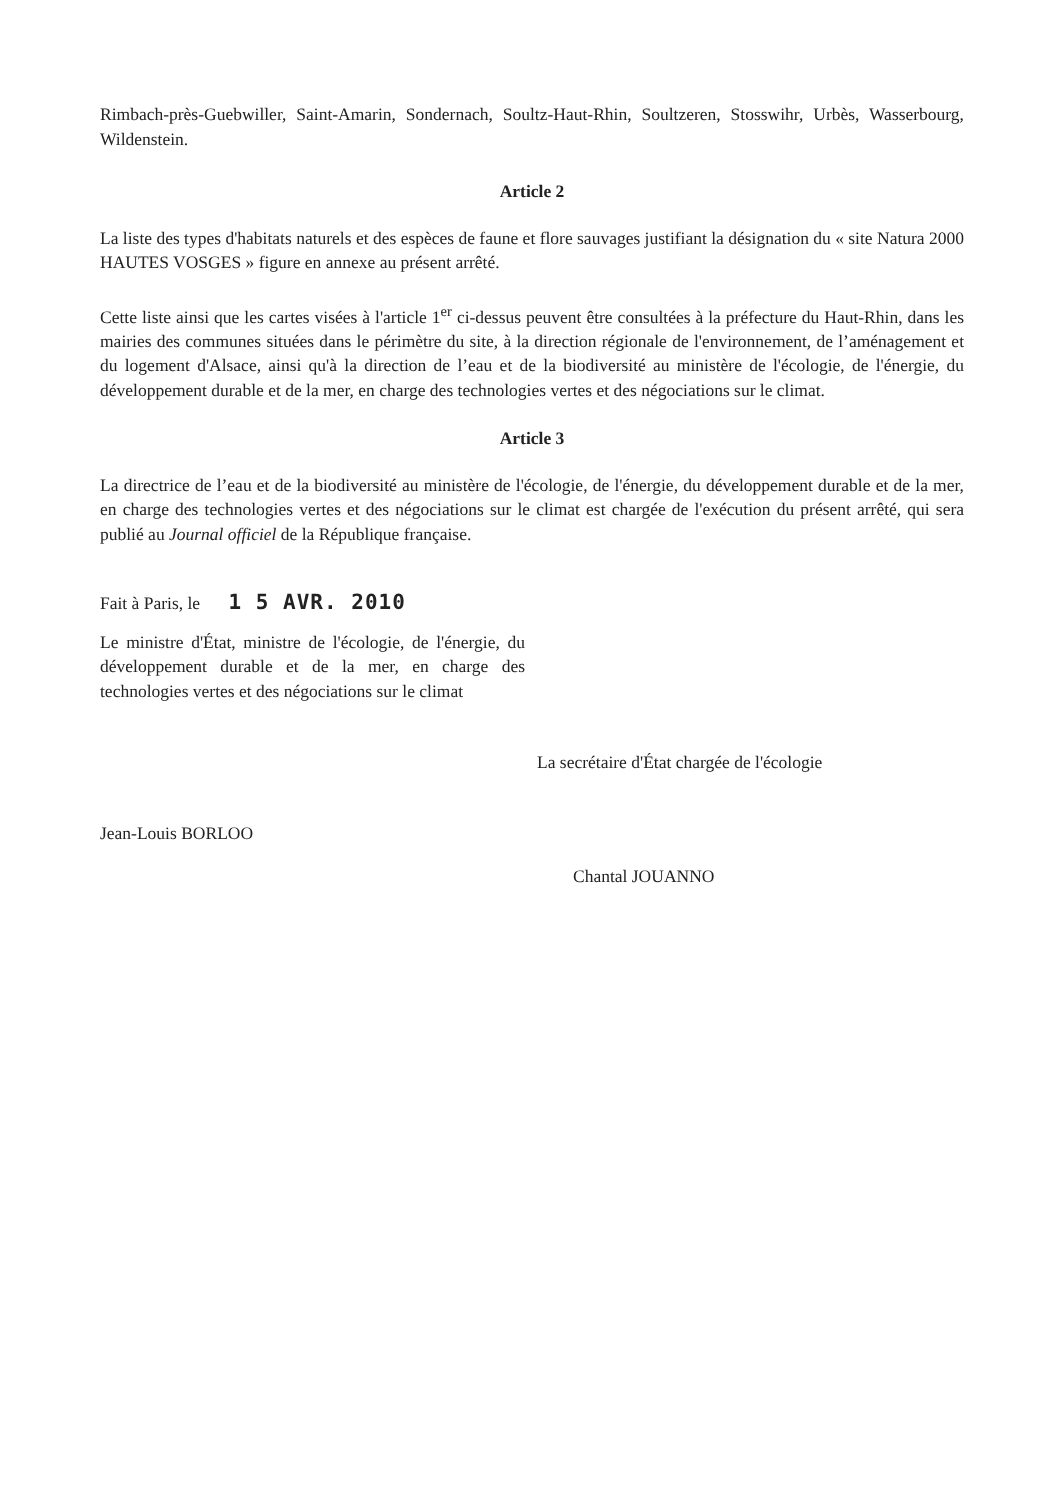Rimbach-près-Guebwiller, Saint-Amarin, Sondernach, Soultz-Haut-Rhin, Soultzeren, Stosswihr, Urbès, Wasserbourg, Wildenstein.
Article 2
La liste des types d'habitats naturels et des espèces de faune et flore sauvages justifiant la désignation du « site Natura 2000 HAUTES VOSGES » figure en annexe au présent arrêté.
Cette liste ainsi que les cartes visées à l'article 1<sup>er</sup> ci-dessus peuvent être consultées à la préfecture du Haut-Rhin, dans les mairies des communes situées dans le périmètre du site, à la direction régionale de l'environnement, de l’aménagement et du logement d'Alsace, ainsi qu'à la direction de l’eau et de la biodiversité au ministère de l'écologie, de l'énergie, du développement durable et de la mer, en charge des technologies vertes et des négociations sur le climat.
Article 3
La directrice de l’eau et de la biodiversité au ministère de l'écologie, de l'énergie, du développement durable et de la mer, en charge des technologies vertes et des négociations sur le climat est chargée de l'exécution du présent arrêté, qui sera publié au Journal officiel de la République française.
Fait à Paris, le 1 5 AVR. 2010
Le ministre d'État, ministre de l'écologie, de l'énergie, du développement durable et de la mer, en charge des technologies vertes et des négociations sur le climat
Jean-Louis BORLOO
La secrétaire d'État chargée de l'écologie
Chantal JOUANNO